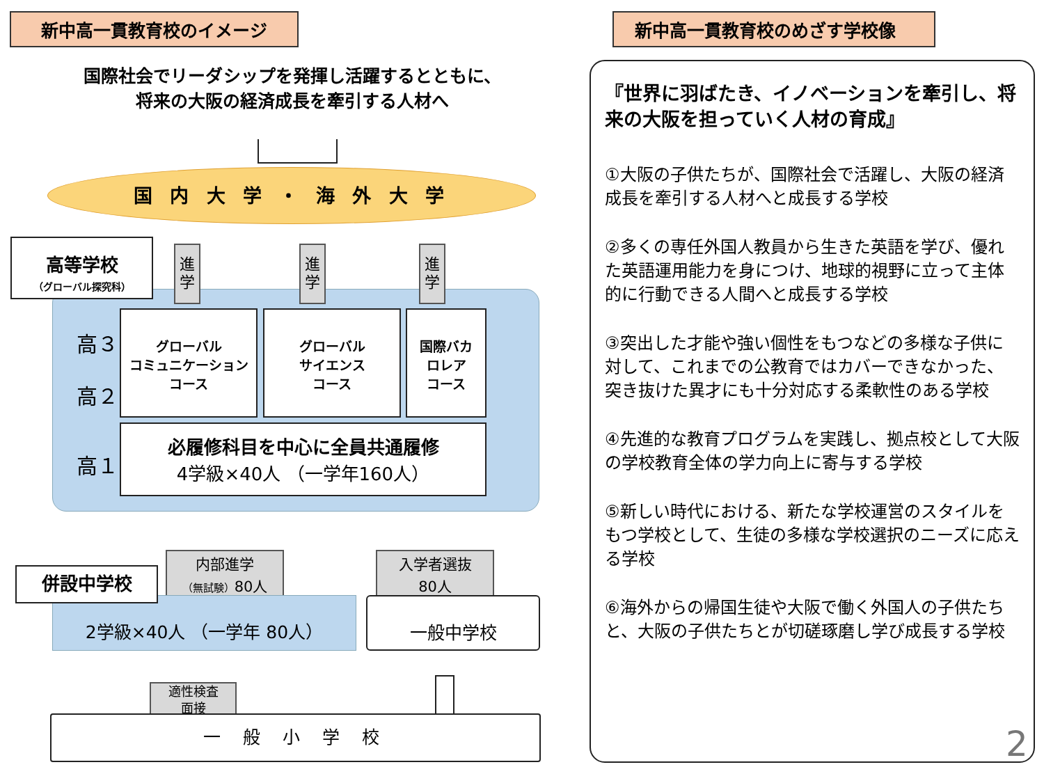新中高一貫教育校のイメージ
国際社会でリーダシップを発揮し活躍するとともに、
将来の大阪の経済成長を牽引する人材へ
国 内 大 学 ・ 海 外 大 学
高等学校
（グローバル探究科）
進
学
進
学
進
学
高３
高２
高１
グローバル
コミュニケーション
コース
グローバル
サイエンス
コース
国際バカ
ロレア
コース
必履修科目を中心に全員共通履修
4学級×40人 （一学年160人）
内部進学
（無試験）80人
入学者選抜
80人
2学級×40人 （一学年 80人）
併設中学校
一般中学校
適性検査
面接
一 般 小 学 校
新中高一貫教育校のめざす学校像
『世界に羽ばたき、イノベーションを牽引し、将来の大阪を担っていく人材の育成』
①大阪の子供たちが、国際社会で活躍し、大阪の経済成長を牽引する人材へと成長する学校
②多くの専任外国人教員から生きた英語を学び、優れた英語運用能力を身につけ、地球的視野に立って主体的に行動できる人間へと成長する学校
③突出した才能や強い個性をもつなどの多様な子供に対して、これまでの公教育ではカバーできなかった、突き抜けた異才にも十分対応する柔軟性のある学校
④先進的な教育プログラムを実践し、拠点校として大阪の学校教育全体の学力向上に寄与する学校
⑤新しい時代における、新たな学校運営のスタイルをもつ学校として、生徒の多様な学校選択のニーズに応える学校
⑥海外からの帰国生徒や大阪で働く外国人の子供たちと、大阪の子供たちとが切磋琢磨し学び成長する学校
2